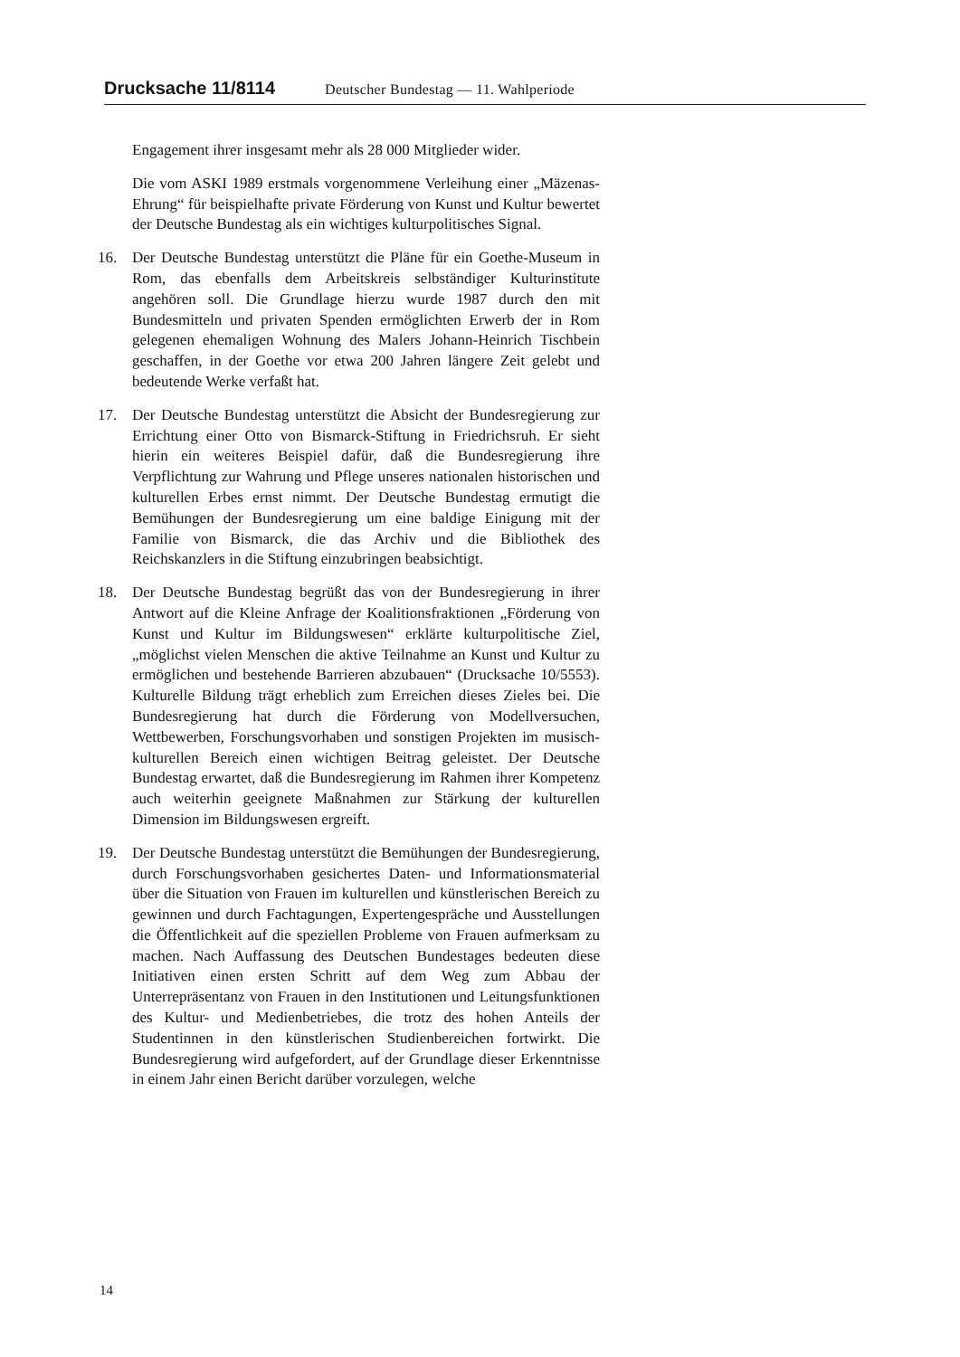Drucksache 11/8114 Deutscher Bundestag — 11. Wahlperiode
Engagement ihrer insgesamt mehr als 28 000 Mitglieder wider.
Die vom ASKI 1989 erstmals vorgenommene Verleihung einer „Mäzenas-Ehrung“ für beispielhafte private Förderung von Kunst und Kultur bewertet der Deutsche Bundestag als ein wichtiges kulturpolitisches Signal.
16. Der Deutsche Bundestag unterstützt die Pläne für ein Goethe-Museum in Rom, das ebenfalls dem Arbeitskreis selbständiger Kulturinstitute angehören soll. Die Grundlage hierzu wurde 1987 durch den mit Bundesmitteln und privaten Spenden ermöglichten Erwerb der in Rom gelegenen ehemaligen Wohnung des Malers Johann-Heinrich Tischbein geschaffen, in der Goethe vor etwa 200 Jahren längere Zeit gelebt und bedeutende Werke verfaßt hat.
17. Der Deutsche Bundestag unterstützt die Absicht der Bundesregierung zur Errichtung einer Otto von Bismarck-Stiftung in Friedrichsruh. Er sieht hierin ein weiteres Beispiel dafür, daß die Bundesregierung ihre Verpflichtung zur Wahrung und Pflege unseres nationalen historischen und kulturellen Erbes ernst nimmt. Der Deutsche Bundestag ermutigt die Bemühungen der Bundesregierung um eine baldige Einigung mit der Familie von Bismarck, die das Archiv und die Bibliothek des Reichskanzlers in die Stiftung einzubringen beabsichtigt.
18. Der Deutsche Bundestag begrüßt das von der Bundesregierung in ihrer Antwort auf die Kleine Anfrage der Koalitionsfraktionen „Förderung von Kunst und Kultur im Bildungswesen“ erklärte kulturpolitische Ziel, „möglichst vielen Menschen die aktive Teilnahme an Kunst und Kultur zu ermöglichen und bestehende Barrieren abzubauen“ (Drucksache 10/5553). Kulturelle Bildung trägt erheblich zum Erreichen dieses Zieles bei. Die Bundesregierung hat durch die Förderung von Modellversuchen, Wettbewerben, Forschungsvorhaben und sonstigen Projekten im musisch-kulturellen Bereich einen wichtigen Beitrag geleistet. Der Deutsche Bundestag erwartet, daß die Bundesregierung im Rahmen ihrer Kompetenz auch weiterhin geeignete Maßnahmen zur Stärkung der kulturellen Dimension im Bildungswesen ergreift.
19. Der Deutsche Bundestag unterstützt die Bemühungen der Bundesregierung, durch Forschungsvorhaben gesichertes Daten- und Informationsmaterial über die Situation von Frauen im kulturellen und künstlerischen Bereich zu gewinnen und durch Fachtagungen, Expertengespräche und Ausstellungen die Öffentlichkeit auf die speziellen Probleme von Frauen aufmerksam zu machen. Nach Auffassung des Deutschen Bundestages bedeuten diese Initiativen einen ersten Schritt auf dem Weg zum Abbau der Unterrepräsentanz von Frauen in den Institutionen und Leitungsfunktionen des Kultur- und Medienbetriebes, die trotz des hohen Anteils der Studentinnen in den künstlerischen Studienbereichen fortwirkt. Die Bundesregierung wird aufgefordert, auf der Grundlage dieser Erkenntnisse in einem Jahr einen Bericht darüber vorzulegen, welche
14